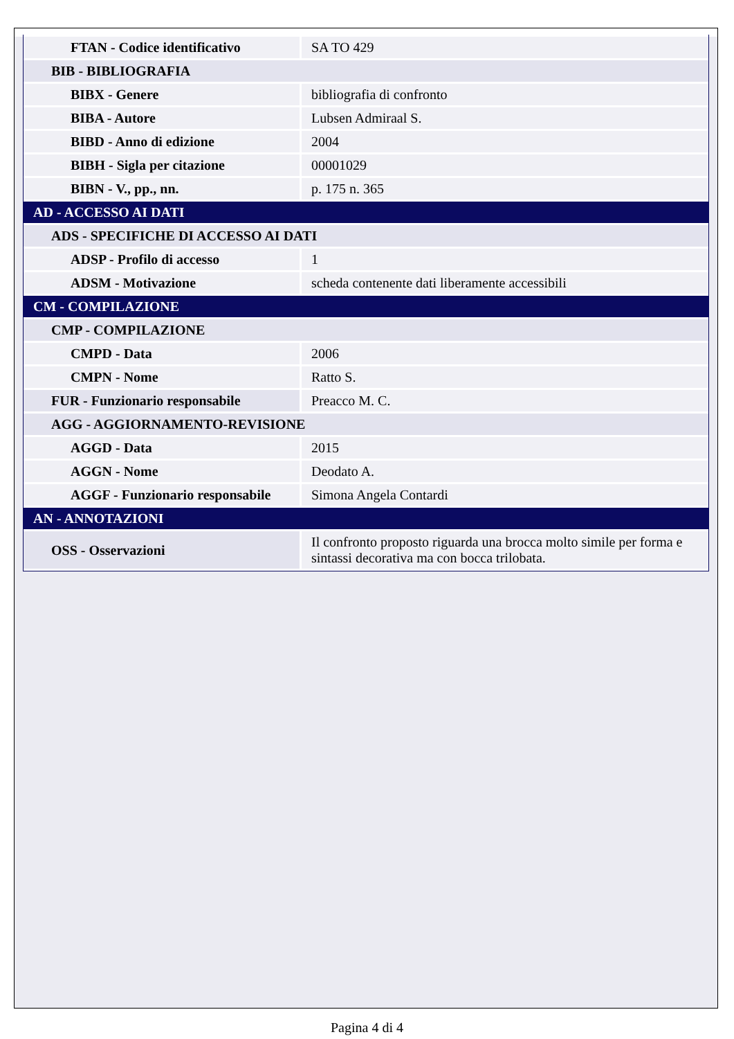| FTAN - Codice identificativo | SA TO 429 |
| BIB - BIBLIOGRAFIA | |
| BIBX - Genere | bibliografia di confronto |
| BIBA - Autore | Lubsen Admiraal S. |
| BIBD - Anno di edizione | 2004 |
| BIBH - Sigla per citazione | 00001029 |
| BIBN - V., pp., nn. | p. 175 n. 365 |
| AD - ACCESSO AI DATI | |
| ADS - SPECIFICHE DI ACCESSO AI DATI | |
| ADSP - Profilo di accesso | 1 |
| ADSM - Motivazione | scheda contenente dati liberamente accessibili |
| CM - COMPILAZIONE | |
| CMP - COMPILAZIONE | |
| CMPD - Data | 2006 |
| CMPN - Nome | Ratto S. |
| FUR - Funzionario responsabile | Preacco M. C. |
| AGG - AGGIORNAMENTO-REVISIONE | |
| AGGD - Data | 2015 |
| AGGN - Nome | Deodato A. |
| AGGF - Funzionario responsabile | Simona Angela Contardi |
| AN - ANNOTAZIONI | |
| OSS - Osservazioni | Il confronto proposto riguarda una brocca molto simile per forma e sintassi decorativa ma con bocca trilobata. |
Pagina 4 di 4